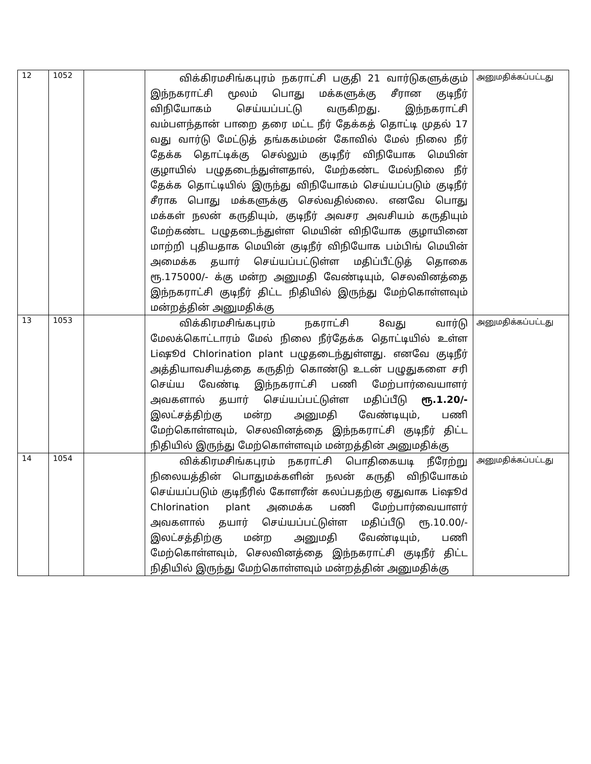| 12 | 1052 | | விக்கிரமசிங்கபுரம் நகராட்சி பகுதி 21 வார்டுகளுக்கும் இந்நகராட்சி மூலம் பொது மக்களுக்கு சீரான குடிநீர் விநியோகம் செய்யப்பட்டு வருகிறது. இந்நகராட்சி வம்பளந்தான் பாறை தரை மட்ட நீர் தேக்கத் தொட்டி முதல் 17 வது வார்டு மேட்டுத் தங்ககம்மன் கோவில் மேல் நிலை நீர் தேக்க தொட்டிக்கு செல்லும் குடிநீர் விநியோக மெயின் குழாயில் பழுதடைந்துள்ளதால், மேற்கண்ட மேல்நிலை நீர் தேக்க தொட்டியில் இருந்து விநியோகம் செய்யப்படும் குடிநீர் சீராக பொது மக்களுக்கு செல்வதில்லை. எனவே பொது மக்கள் நலன் கருதியும், குடிநீர் அவசர அவசியம் கருதியும் மேற்கண்ட பழுதடைந்துள்ள மெயின் விநியோக குழாயினை மாற்றி புதியதாக மெயின் குடிநீர் விநியோக பம்பிங் மெயின் அமைக்க தயார் செய்யப்பட்டுள்ள மதிப்பீட்டுத் தொகை ரூ.175000/- க்கு மன்ற அனுமதி வேண்டியும், செலவினத்தை இந்நகராட்சி குடிநீர் திட்ட நிதியில் இருந்து மேற்கொள்ளவும் மன்றத்தின் அனுமதிக்கு | அனுமதிக்கப்பட்டது |
| 13 | 1053 | | விக்கிரமசிங்கபுரம் நகராட்சி 8வது வார்டு மேலக்கொட்டாரம் மேல் நிலை நீர்தேக்க தொட்டியில் உள்ள Liஷூd Chlorination plant பழுதடைந்துள்ளது. எனவே குடிநீர் அத்தியாவசியத்தை கருதிற் கொண்டு உடன் பழுதுகளை சரி செய்ய வேண்டி இந்நகராட்சி பணி மேற்பார்வையாளர் அவகளால் தயார் செய்யப்பட்டுள்ள மதிப்பீடு ரூ.1.20/- இலட்சத்திற்கு மன்ற அனுமதி வேண்டியும், பணி மேற்கொள்ளவும், செலவினத்தை இந்நகராட்சி குடிநீர் திட்ட நிதியில் இருந்து மேற்கொள்ளவும் மன்றத்தின் அனுமதிக்கு | அனுமதிக்கப்பட்டது |
| 14 | 1054 | | விக்கிரமசிங்கபுரம் நகராட்சி பொதிகையடி நீரேற்று நிலையத்தின் பொதுமக்களின் நலன் கருதி விநியோகம் செய்யப்படும் குடிநீரில் கோளரீன் கலப்பதற்கு ஏதுவாக Liஷூd Chlorination plant அமைக்க பணி மேற்பார்வையாளர் அவகளால் தயார் செய்யப்பட்டுள்ள மதிப்பீடு ரூ.10.00/- இலட்சத்திற்கு மன்ற அனுமதி வேண்டியும், பணி மேற்கொள்ளவும், செலவினத்தை இந்நகராட்சி குடிநீர் திட்ட நிதியில் இருந்து மேற்கொள்ளவும் மன்றத்தின் அனுமதிக்கு | அனுமதிக்கப்பட்டது |